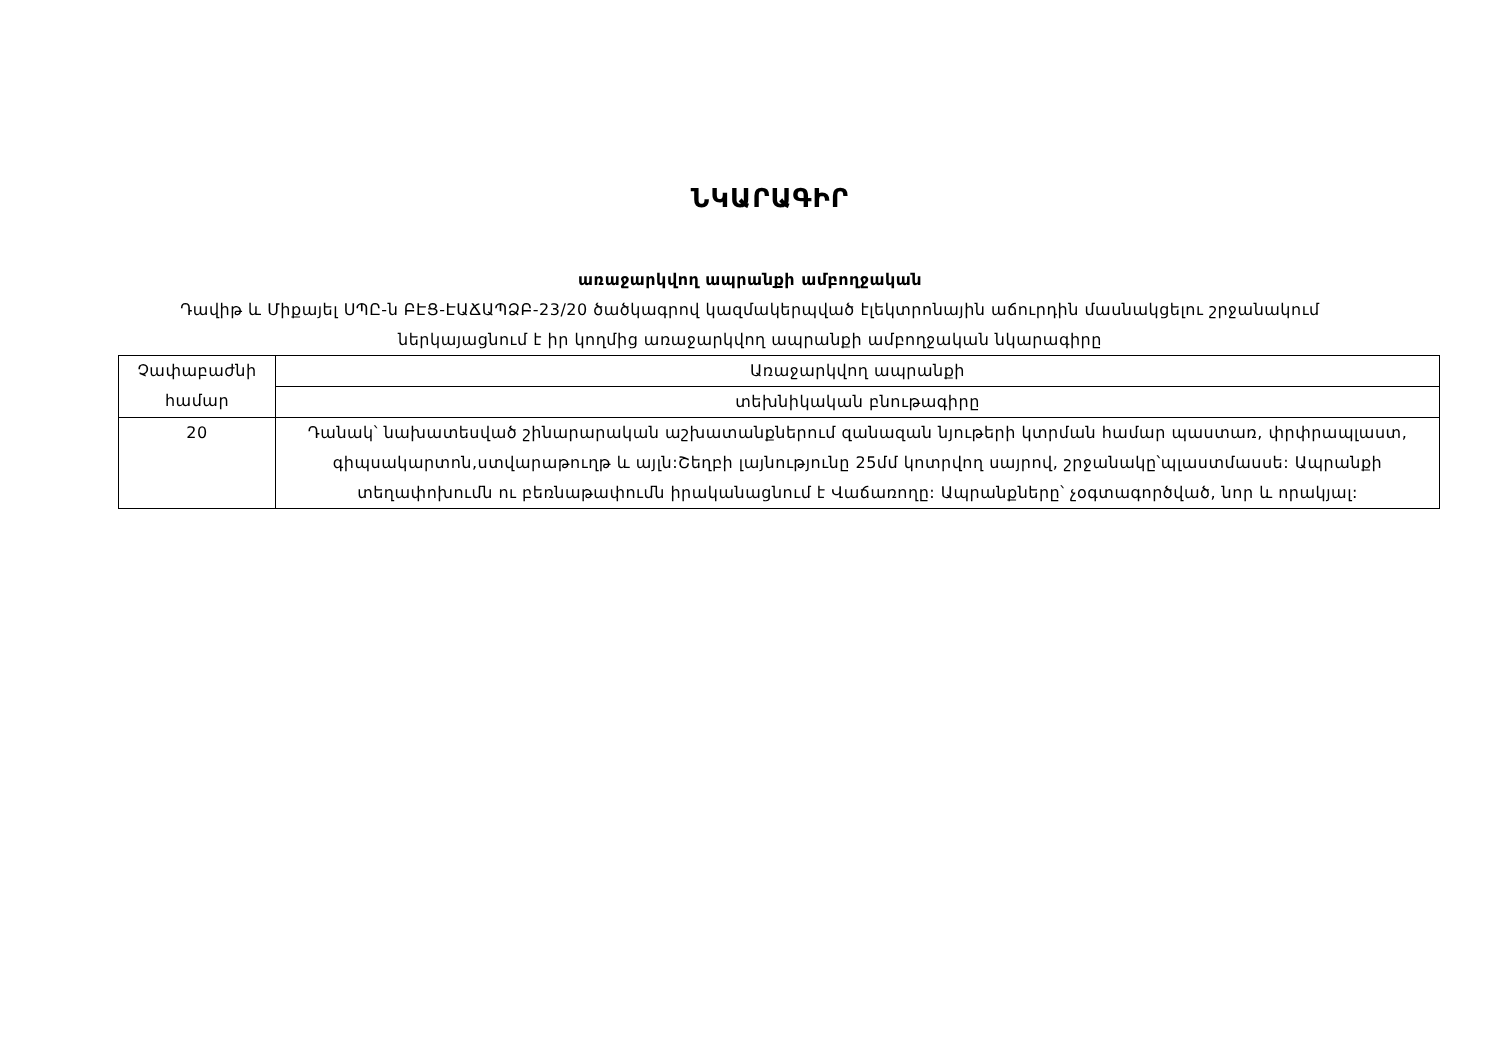ՆԿԱՐԱԳԻՐ
առաջարկվող ապրանքի ամբողջական
Դավիթ և Միքայել ՍՊԸ-ն ԲԷՑ-ԷԱՃԱՊՁԲ-23/20 ծածկագրով կազմակերպված էլեկտրոնային աճուրդին մասնակցելու շրջանակում ներկայացնում է իր կողմից առաջարկվող ապրանքի ամբողջական նկարագիրը
| Չափաբաժնի համար | Առաջարկվող ապրանքի |
| --- | --- |
| | տեխնիկական բնութագիրը |
| 20 | Դանակ՝ նախատեսված շինարարական աշխատանքներում զանազան նյութերի կտրման համար պաստառ, փրփրապլաստ, գիպսակարտոն,ստվարաթուղթ և այլն:Շեղբի լայնությունը 25մմ կոտրվող սայրով, շրջանակը՝պլաստմասսե: Ապրանքի տեղափոխումն ու բեռնաթափումն իրականացնում է Վաճառողը: Ապրանքները՝ չօգտագործված, նոր և որակյալ: |